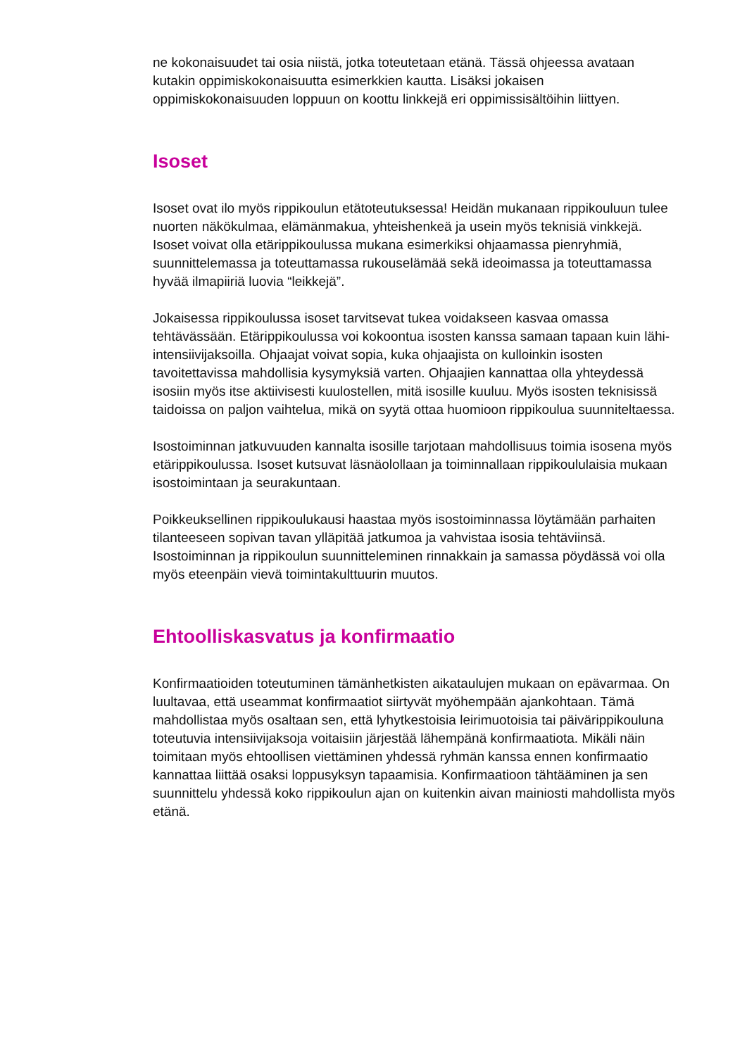ne kokonaisuudet tai osia niistä, jotka toteutetaan etänä. Tässä ohjeessa avataan kutakin oppimiskokonaisuutta esimerkkien kautta. Lisäksi jokaisen oppimiskokonaisuuden loppuun on koottu linkkejä eri oppimissisältöihin liittyen.
Isoset
Isoset ovat ilo myös rippikoulun etätoteutuksessa! Heidän mukanaan rippikouluun tulee nuorten näkökulmaa, elämänmakua, yhteishenkeä ja usein myös teknisiä vinkkejä. Isoset voivat olla etärippikoulussa mukana esimerkiksi ohjaamassa pienryhmiä, suunnittelemassa ja toteuttamassa rukouselämää sekä ideoimassa ja toteuttamassa hyvää ilmapiiriä luovia “leikkejä”.
Jokaisessa rippikoulussa isoset tarvitsevat tukea voidakseen kasvaa omassa tehtävässään. Etärippikoulussa voi kokoontua isosten kanssa samaan tapaan kuin lähi-intensiivijaksoilla. Ohjaajat voivat sopia, kuka ohjaajista on kulloinkin isosten tavoitettavissa mahdollisia kysymyksiä varten. Ohjaajien kannattaa olla yhteydessä isosiin myös itse aktiivisesti kuulostellen, mitä isosille kuuluu. Myös isosten teknisissä taidoissa on paljon vaihtelua, mikä on syytä ottaa huomioon rippikoulua suunniteltaessa.
Isostoiminnan jatkuvuuden kannalta isosille tarjotaan mahdollisuus toimia isosena myös etärippikoulussa. Isoset kutsuvat läsnäolollaan ja toiminnallaan rippikoululaisia mukaan isostoimintaan ja seurakuntaan.
Poikkeuksellinen rippikoulukausi haastaa myös isostoiminnassa löytämään parhaiten tilanteeseen sopivan tavan ylläpitää jatkumoa ja vahvistaa isosia tehtäviinsä. Isostoiminnan ja rippikoulun suunnitteleminen rinnakkain ja samassa pöydässä voi olla myös eteenpäin vievä toimintakulttuurin muutos.
Ehtoolliskasvatus ja konfirmaatio
Konfirmaatioiden toteutuminen tämänhetkisten aikataulujen mukaan on epävarmaa. On luultavaa, että useammat konfirmaatiot siirtyvät myöhempään ajankohtaan. Tämä mahdollistaa myös osaltaan sen, että lyhytkestoisia leirimuotoisia tai päivärippikouluna toteutuvia intensiivijaksoja voitaisiin järjestää lähempänä konfirmaatiota. Mikäli näin toimitaan myös ehtoollisen viettäminen yhdessä ryhmän kanssa ennen konfirmaatio kannattaa liittää osaksi loppusyksyn tapaamisia. Konfirmaatioon tähtääminen ja sen suunnittelu yhdessä koko rippikoulun ajan on kuitenkin aivan mainiosti mahdollista myös etänä.